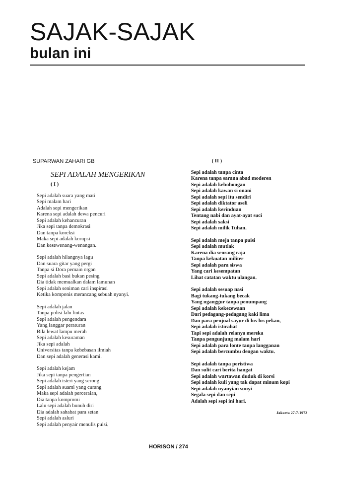SAJAK-SAJAK
bulan ini
SUPARWAN ZAHARI GB
SEPI ADALAH MENGERIKAN
( I )
Sepi adalah suara yang mati
Sepi malam hari
Adalah sepi mengerikan
Karena sepi adalah dewa pencuri
Sepi adalah kehancuran
Jika sepi tanpa demokrasi
Dan tanpa koreksi
Maka sepi adalah korupsi
Dan kesewenang-wenangan.
Sepi adalah hilangnya lagu
Dan suara gitar yang pergi
Tanpa si Dora pemain organ
Sepi adalah basi bukan pesing
Dia tidak memualkan dalam lamunan
Sepi adalah seniman cari inspirasi
Ketika komponis merancang sebuah nyanyi.
Sepi adalah jalan
Tanpa polisi lalu lintas
Sepi adalah pengendara
Yang langgar peraturan
Bila lewat lampu merah
Sepi adalah kesuraman
Jika sepi adalah
Universitas tanpa kebebasan ilmiah
Dan sepi adalah generasi kami.
Sepi adalah kejam
Jika sepi tanpa pengertian
Sepi adalah isteri yang serong
Sepi adalah suami yang curang
Maka sepi adalah perceraian,
Dia tanpa kompromi
Lalu sepi adalah bunuh diri
Dia adalah sahabat para setan
Sepi adalah asluri
Sepi adalah penyair menulis puisi.
( II )
Sepi adalah tanpa cinta
Karena tanpa sarana abad moderen
Sepi adalah kebohongan
Sepi adalah kawan si onani
Sepi adalah sepi itu sendiri
Sepi adalah diktator aseli
Sepi adalah kerinduan
Tentang nabi dan ayat-ayat suci
Sepi adalah saksi
Sepi adalah milik Tuhan.
Sepi adalah meja tanpa puisi
Sepi adalah mutlak
Karena dia seorang raja
Tanpa kekuatan militer
Sepi adalah para siswa
Yang cari kesempatan
Lihat catatan waktu ulangan.
Sepi adalah sesuap nasi
Bagi tukang-tukang becak
Yang nganggur tanpa penumpang
Sepi adalah kekecewaan
Dari pedagang-pedagang kaki lima
Dan para penjual sayur di los-los pekan,
Sepi adalah istirahat
Tapi sepi adalah relanya mereka
Tanpa pengunjung malam hari
Sepi adalah para lonte tanpa langganan
Sepi adalah bercumbu dengan waktu.
Sepi adalah tanpa peristiwa
Dan sulit cari berita hangat
Sepi adalah wartawan duduk di korsi
Sepi adalah kuli yang tak dapat minum kopi
Sepi adalah nyanyian sunyi
Segala sepi dan sepi
Adalah sepi sepi ini hari.
Jakarta 27-7-1972
HORISON / 274